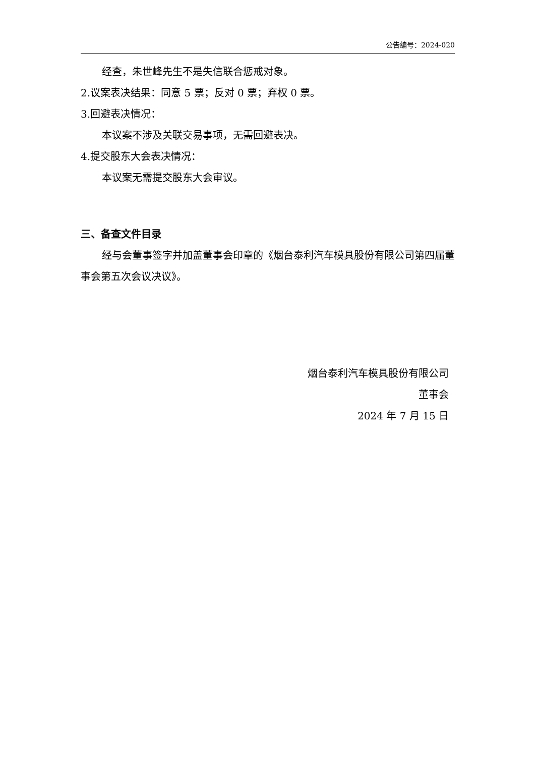公告编号：2024-020
经查，朱世峰先生不是失信联合惩戒对象。
2.议案表决结果：同意 5 票；反对 0 票；弃权 0 票。
3.回避表决情况：
本议案不涉及关联交易事项，无需回避表决。
4.提交股东大会表决情况：
本议案无需提交股东大会审议。
三、备查文件目录
经与会董事签字并加盖董事会印章的《烟台泰利汽车模具股份有限公司第四届董事会第五次会议决议》。
烟台泰利汽车模具股份有限公司
董事会
2024 年 7 月 15 日